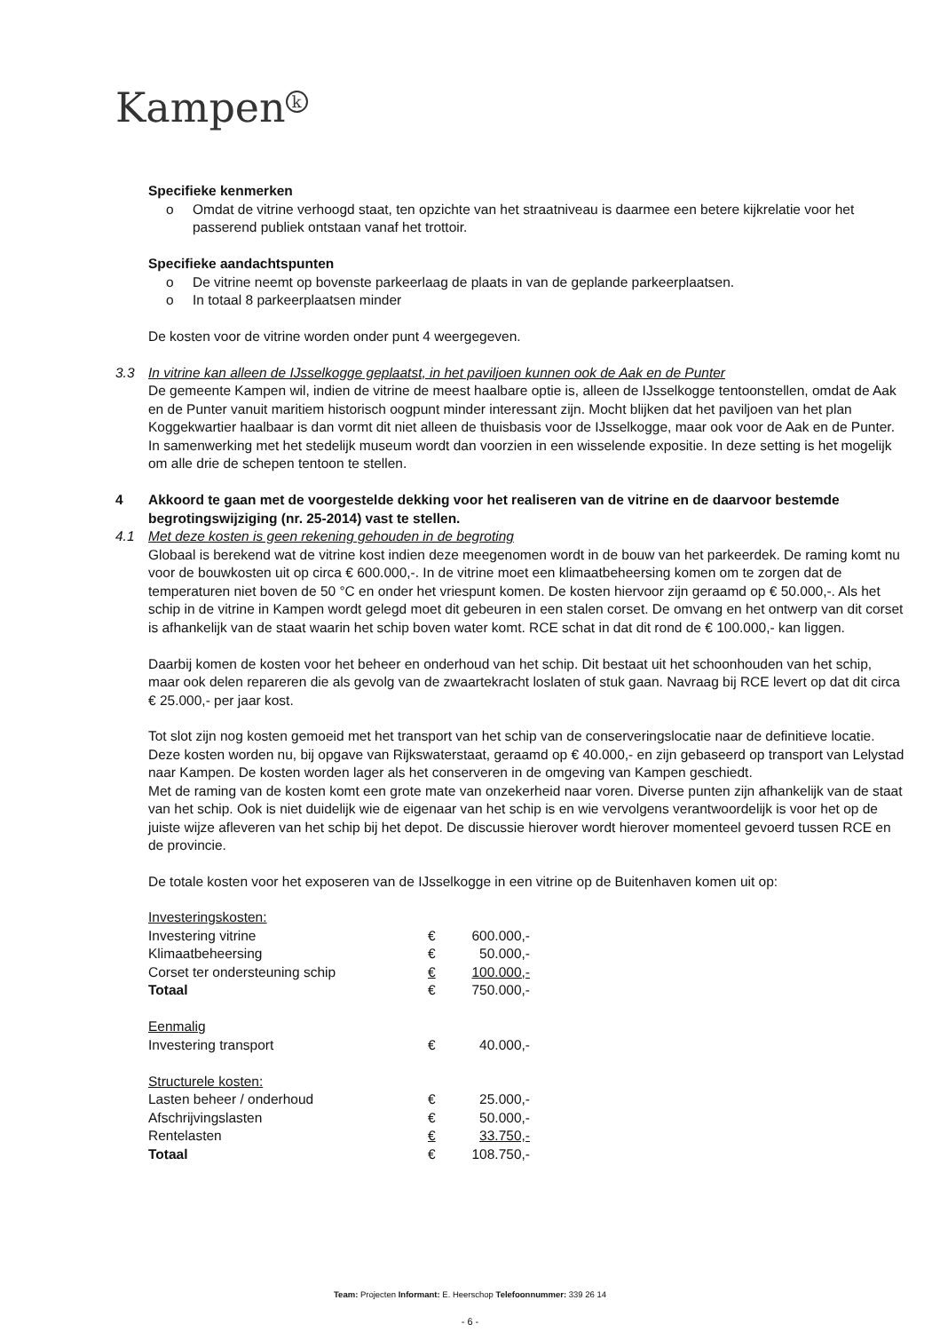Kampen<sup>k</sup>
Specifieke kenmerken
o Omdat de vitrine verhoogd staat, ten opzichte van het straatniveau is daarmee een betere kijkrelatie voor het passerend publiek ontstaan vanaf het trottoir.
Specifieke aandachtspunten
o De vitrine neemt op bovenste parkeerlaag de plaats in van de geplande parkeerplaatsen.
o In totaal 8 parkeerplaatsen minder
De kosten voor de vitrine worden onder punt 4 weergegeven.
3.3 In vitrine kan alleen de IJsselkogge geplaatst, in het paviljoen kunnen ook de Aak en de Punter
De gemeente Kampen wil, indien de vitrine de meest haalbare optie is, alleen de IJsselkogge tentoonstellen, omdat de Aak en de Punter vanuit maritiem historisch oogpunt minder interessant zijn. Mocht blijken dat het paviljoen van het plan Koggekwartier haalbaar is dan vormt dit niet alleen de thuisbasis voor de IJsselkogge, maar ook voor de Aak en de Punter. In samenwerking met het stedelijk museum wordt dan voorzien in een wisselende expositie. In deze setting is het mogelijk om alle drie de schepen tentoon te stellen.
4 Akkoord te gaan met de voorgestelde dekking voor het realiseren van de vitrine en de daarvoor bestemde begrotingswijziging (nr. 25-2014) vast te stellen.
4.1 Met deze kosten is geen rekening gehouden in de begroting
Globaal is berekend wat de vitrine kost indien deze meegenomen wordt in de bouw van het parkeerdek. De raming komt nu voor de bouwkosten uit op circa € 600.000,-. In de vitrine moet een klimaatbeheersing komen om te zorgen dat de temperaturen niet boven de 50 °C en onder het vriespunt komen. De kosten hiervoor zijn geraamd op € 50.000,-. Als het schip in de vitrine in Kampen wordt gelegd moet dit gebeuren in een stalen corset. De omvang en het ontwerp van dit corset is afhankelijk van de staat waarin het schip boven water komt. RCE schat in dat dit rond de € 100.000,- kan liggen.
Daarbij komen de kosten voor het beheer en onderhoud van het schip. Dit bestaat uit het schoonhouden van het schip, maar ook delen repareren die als gevolg van de zwaartekracht loslaten of stuk gaan. Navraag bij RCE levert op dat dit circa € 25.000,- per jaar kost.
Tot slot zijn nog kosten gemoeid met het transport van het schip van de conserveringslocatie naar de definitieve locatie. Deze kosten worden nu, bij opgave van Rijkswaterstaat, geraamd op € 40.000,- en zijn gebaseerd op transport van Lelystad naar Kampen. De kosten worden lager als het conserveren in de omgeving van Kampen geschiedt.
Met de raming van de kosten komt een grote mate van onzekerheid naar voren. Diverse punten zijn afhankelijk van de staat van het schip. Ook is niet duidelijk wie de eigenaar van het schip is en wie vervolgens verantwoordelijk is voor het op de juiste wijze afleveren van het schip bij het depot. De discussie hierover wordt hierover momenteel gevoerd tussen RCE en de provincie.
De totale kosten voor het exposeren van de IJsselkogge in een vitrine op de Buitenhaven komen uit op:
| Investeringskosten: | | |
| Investering vitrine | € | 600.000,- |
| Klimaatbeheersing | € | 50.000,- |
| Corset ter ondersteuning schip | € | 100.000,- |
| Totaal | € | 750.000,- |
| Eenmalig | | |
| Investering transport | € | 40.000,- |
| Structurele kosten: | | |
| Lasten beheer / onderhoud | € | 25.000,- |
| Afschrijvingslasten | € | 50.000,- |
| Rentelasten | € | 33.750,- |
| Totaal | € | 108.750,- |
Team: Projecten Informant: E. Heerschop Telefoonnummer: 339 26 14
- 6 -